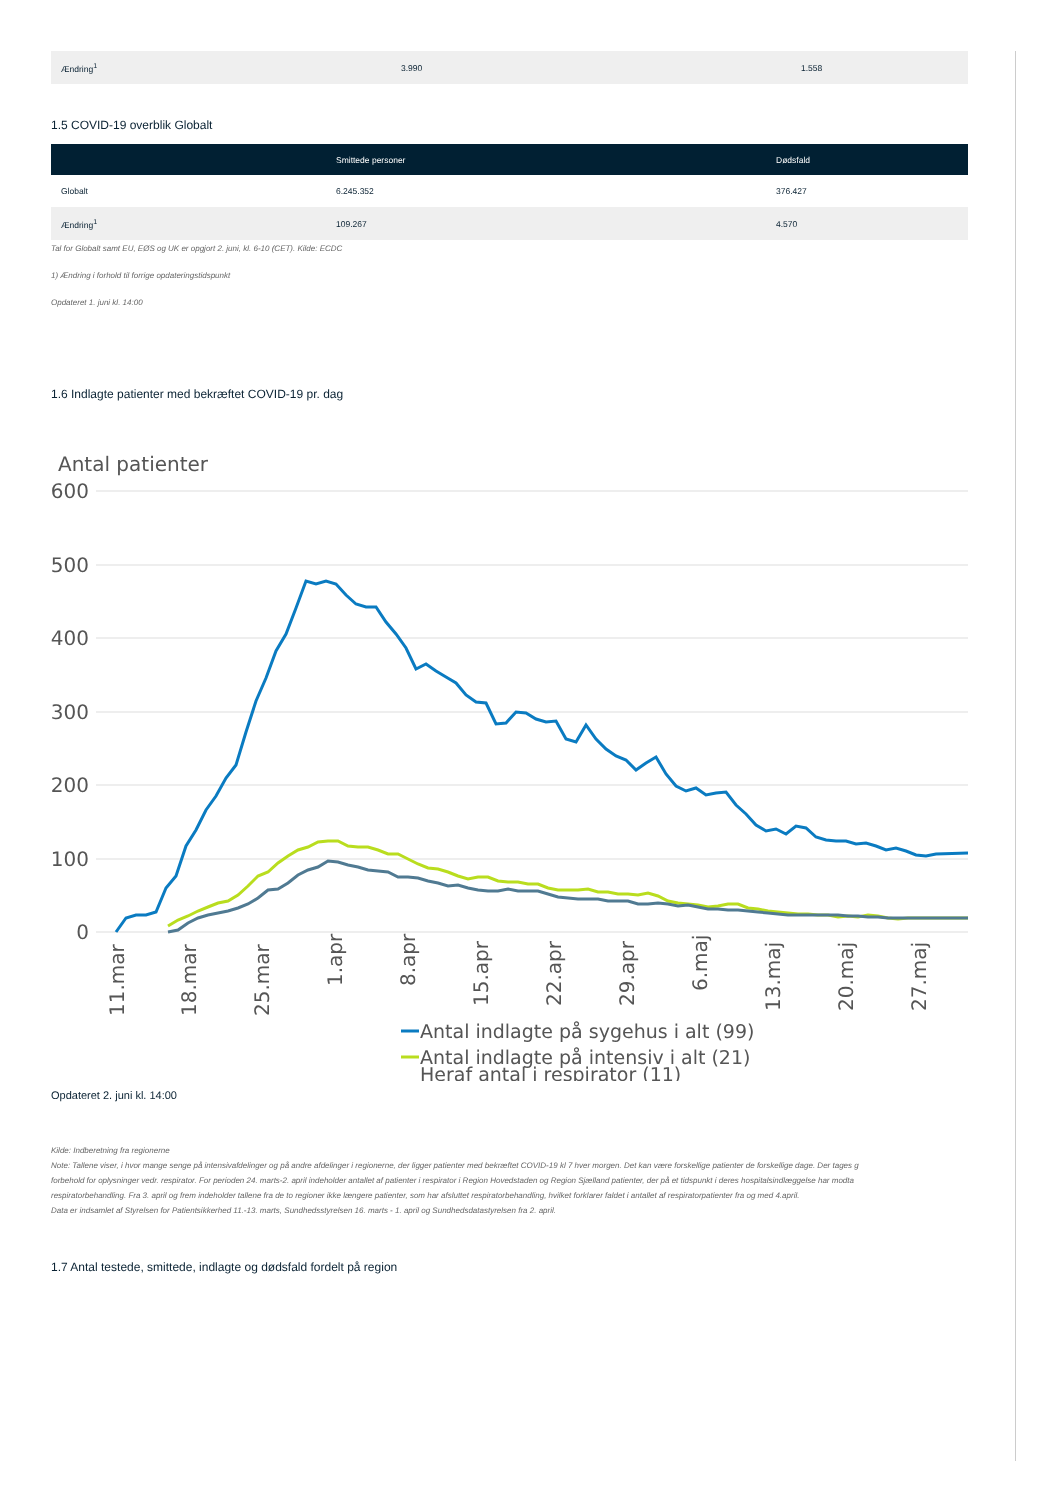| Ændring<sup>1</sup> | 3.990 | 1.558 |
1.5 COVID-19 overblik Globalt
| | Smittede personer | Dødsfald |
| --- | --- | --- |
| Globalt | 6.245.352 | 376.427 |
| Ændring<sup>1</sup> | 109.267 | 4.570 |
Tal for Globalt samt EU, EØS og UK er opgjort 2. juni, kl. 6-10 (CET). Kilde: ECDC
1) Ændring i forhold til forrige opdateringstidspunkt
Opdateret 1. juni kl. 14:00
1.6 Indlagte patienter med bekræftet COVID-19 pr. dag
Antal patienter
600
500
400
300
200
100
0
11.mar
18.mar
25.mar
1.apr
8.apr
15.apr
22.apr
29.apr
6.maj
13.maj
20.maj
27.maj
Antal indlagte på sygehus i alt (99)
Antal indlagte på intensiv i alt (21)
Heraf antal i respirator (11)
Opdateret 2. juni kl. 14:00
Kilde: Indberetning fra regionerne
Note: Tallene viser, i hvor mange senge på intensivafdelinger og på andre afdelinger i regionerne, der ligger patienter med bekræftet COVID-19 kl 7 hver morgen. Det kan være forskellige patienter de forskellige dage. Der tages g
forbehold for oplysninger vedr. respirator. For perioden 24. marts-2. april indeholder antallet af patienter i respirator i Region Hovedstaden og Region Sjælland patienter, der på et tidspunkt i deres hospitalsindlæggelse har modta
respiratorbehandling. Fra 3. april og frem indeholder tallene fra de to regioner ikke længere patienter, som har afsluttet respiratorbehandling, hvilket forklarer faldet i antallet af respiratorpatienter fra og med 4.april.
Data er indsamlet af Styrelsen for Patientsikkerhed 11.-13. marts, Sundhedsstyrelsen 16. marts - 1. april og Sundhedsdatastyrelsen fra 2. april.
1.7 Antal testede, smittede, indlagte og dødsfald fordelt på region